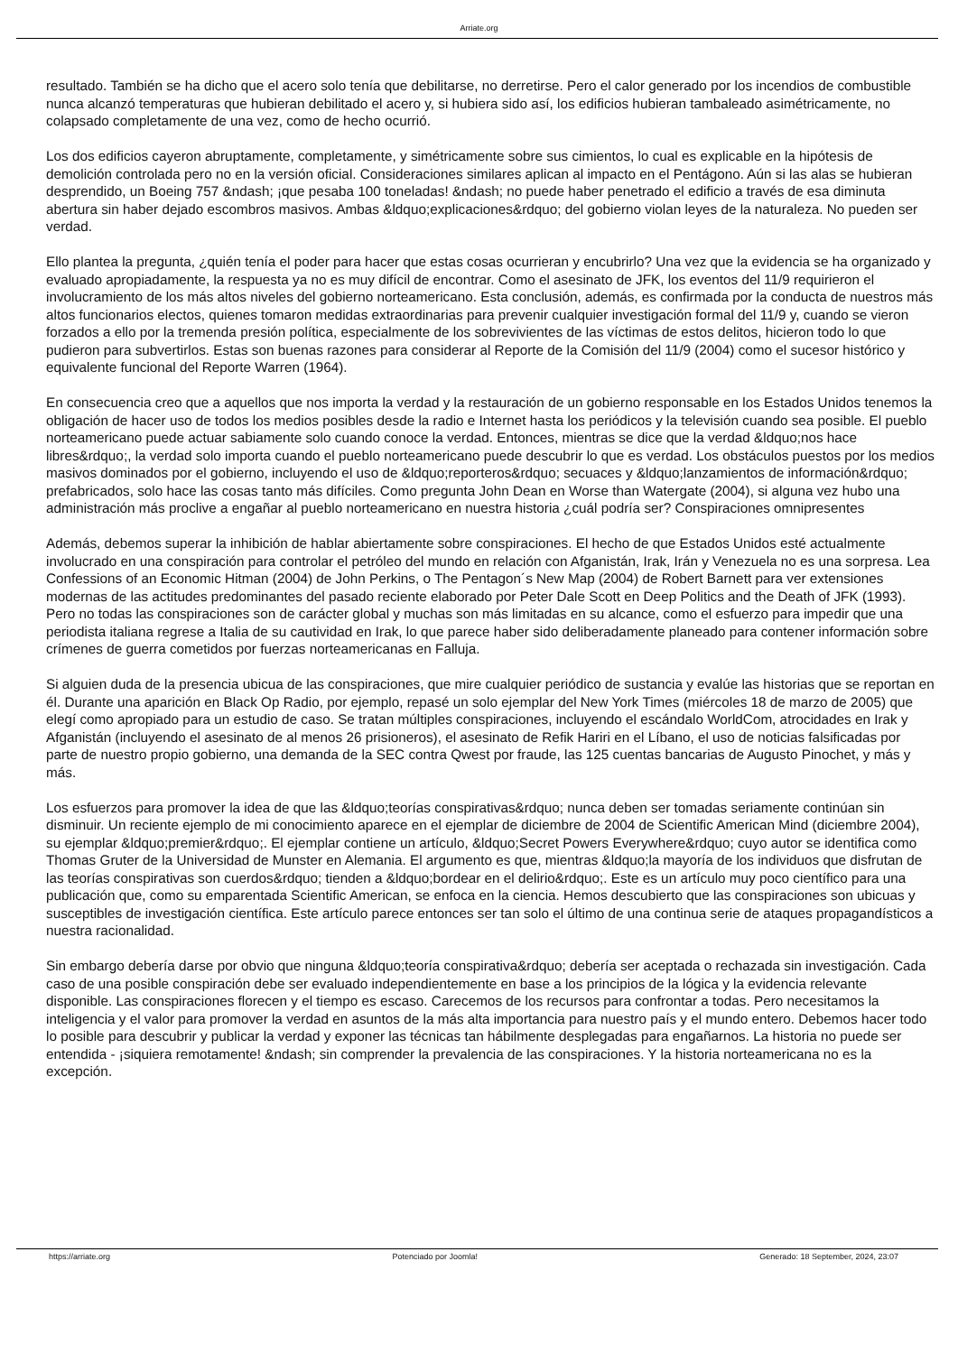Arriate.org
resultado. También se ha dicho que el acero solo tenía que debilitarse, no derretirse. Pero el calor generado por los incendios de combustible nunca alcanzó temperaturas que hubieran debilitado el acero y, si hubiera sido así, los edificios hubieran tambaleado asimétricamente, no colapsado completamente de una vez, como de hecho ocurrió.
Los dos edificios cayeron abruptamente, completamente, y simétricamente sobre sus cimientos, lo cual es explicable en la hipótesis de demolición controlada pero no en la versión oficial. Consideraciones similares aplican al impacto en el Pentágono. Aún si las alas se hubieran desprendido, un Boeing 757 &ndash; ¡que pesaba 100 toneladas! &ndash; no puede haber penetrado el edificio a través de esa diminuta abertura sin haber dejado escombros masivos. Ambas &ldquo;explicaciones&rdquo; del gobierno violan leyes de la naturaleza. No pueden ser verdad.
Ello plantea la pregunta, ¿quién tenía el poder para hacer que estas cosas ocurrieran y encubrirlo? Una vez que la evidencia se ha organizado y evaluado apropiadamente, la respuesta ya no es muy difícil de encontrar. Como el asesinato de JFK, los eventos del 11/9 requirieron el involucramiento de los más altos niveles del gobierno norteamericano. Esta conclusión, además, es confirmada por la conducta de nuestros más altos funcionarios electos, quienes tomaron medidas extraordinarias para prevenir cualquier investigación formal del 11/9 y, cuando se vieron forzados a ello por la tremenda presión política, especialmente de los sobrevivientes de las víctimas de estos delitos, hicieron todo lo que pudieron para subvertirlos. Estas son buenas razones para considerar al Reporte de la Comisión del 11/9 (2004) como el sucesor histórico y equivalente funcional del Reporte Warren (1964).
En consecuencia creo que a aquellos que nos importa la verdad y la restauración de un gobierno responsable en los Estados Unidos tenemos la obligación de hacer uso de todos los medios posibles desde la radio e Internet hasta los periódicos y la televisión cuando sea posible. El pueblo norteamericano puede actuar sabiamente solo cuando conoce la verdad. Entonces, mientras se dice que la verdad &ldquo;nos hace libres&rdquo;, la verdad solo importa cuando el pueblo norteamericano puede descubrir lo que es verdad. Los obstáculos puestos por los medios masivos dominados por el gobierno, incluyendo el uso de &ldquo;reporteros&rdquo; secuaces y &ldquo;lanzamientos de información&rdquo; prefabricados, solo hace las cosas tanto más difíciles. Como pregunta John Dean en Worse than Watergate (2004), si alguna vez hubo una administración más proclive a engañar al pueblo norteamericano en nuestra historia ¿cuál podría ser? Conspiraciones omnipresentes
Además, debemos superar la inhibición de hablar abiertamente sobre conspiraciones. El hecho de que Estados Unidos esté actualmente involucrado en una conspiración para controlar el petróleo del mundo en relación con Afganistán, Irak, Irán y Venezuela no es una sorpresa. Lea Confessions of an Economic Hitman (2004) de John Perkins, o The Pentagon´s New Map (2004) de Robert Barnett para ver extensiones modernas de las actitudes predominantes del pasado reciente elaborado por Peter Dale Scott en Deep Politics and the Death of JFK (1993). Pero no todas las conspiraciones son de carácter global y muchas son más limitadas en su alcance, como el esfuerzo para impedir que una periodista italiana regrese a Italia de su cautividad en Irak, lo que parece haber sido deliberadamente planeado para contener información sobre crímenes de guerra cometidos por fuerzas norteamericanas en Falluja.
Si alguien duda de la presencia ubicua de las conspiraciones, que mire cualquier periódico de sustancia y evalúe las historias que se reportan en él. Durante una aparición en Black Op Radio, por ejemplo, repasé un solo ejemplar del New York Times (miércoles 18 de marzo de 2005) que elegí como apropiado para un estudio de caso. Se tratan múltiples conspiraciones, incluyendo el escándalo WorldCom, atrocidades en Irak y Afganistán (incluyendo el asesinato de al menos 26 prisioneros), el asesinato de Refik Hariri en el Líbano, el uso de noticias falsificadas por parte de nuestro propio gobierno, una demanda de la SEC contra Qwest por fraude, las 125 cuentas bancarias de Augusto Pinochet, y más y más.
Los esfuerzos para promover la idea de que las &ldquo;teorías conspirativas&rdquo; nunca deben ser tomadas seriamente continúan sin disminuir. Un reciente ejemplo de mi conocimiento aparece en el ejemplar de diciembre de 2004 de Scientific American Mind (diciembre 2004), su ejemplar &ldquo;premier&rdquo;. El ejemplar contiene un artículo, &ldquo;Secret Powers Everywhere&rdquo; cuyo autor se identifica como Thomas Gruter de la Universidad de Munster en Alemania. El argumento es que, mientras &ldquo;la mayoría de los individuos que disfrutan de las teorías conspirativas son cuerdos&rdquo; tienden a &ldquo;bordear en el delirio&rdquo;. Este es un artículo muy poco científico para una publicación que, como su emparentada Scientific American, se enfoca en la ciencia. Hemos descubierto que las conspiraciones son ubicuas y susceptibles de investigación científica. Este artículo parece entonces ser tan solo el último de una continua serie de ataques propagandísticos a nuestra racionalidad.
Sin embargo debería darse por obvio que ninguna &ldquo;teoría conspirativa&rdquo; debería ser aceptada o rechazada sin investigación. Cada caso de una posible conspiración debe ser evaluado independientemente en base a los principios de la lógica y la evidencia relevante disponible. Las conspiraciones florecen y el tiempo es escaso. Carecemos de los recursos para confrontar a todas. Pero necesitamos la inteligencia y el valor para promover la verdad en asuntos de la más alta importancia para nuestro país y el mundo entero. Debemos hacer todo lo posible para descubrir y publicar la verdad y exponer las técnicas tan hábilmente desplegadas para engañarnos. La historia no puede ser entendida - ¡siquiera remotamente! &ndash; sin comprender la prevalencia de las conspiraciones. Y la historia norteamericana no es la excepción.
https://arriate.org Potenciado por Joomla! Generado: 18 September, 2024, 23:07